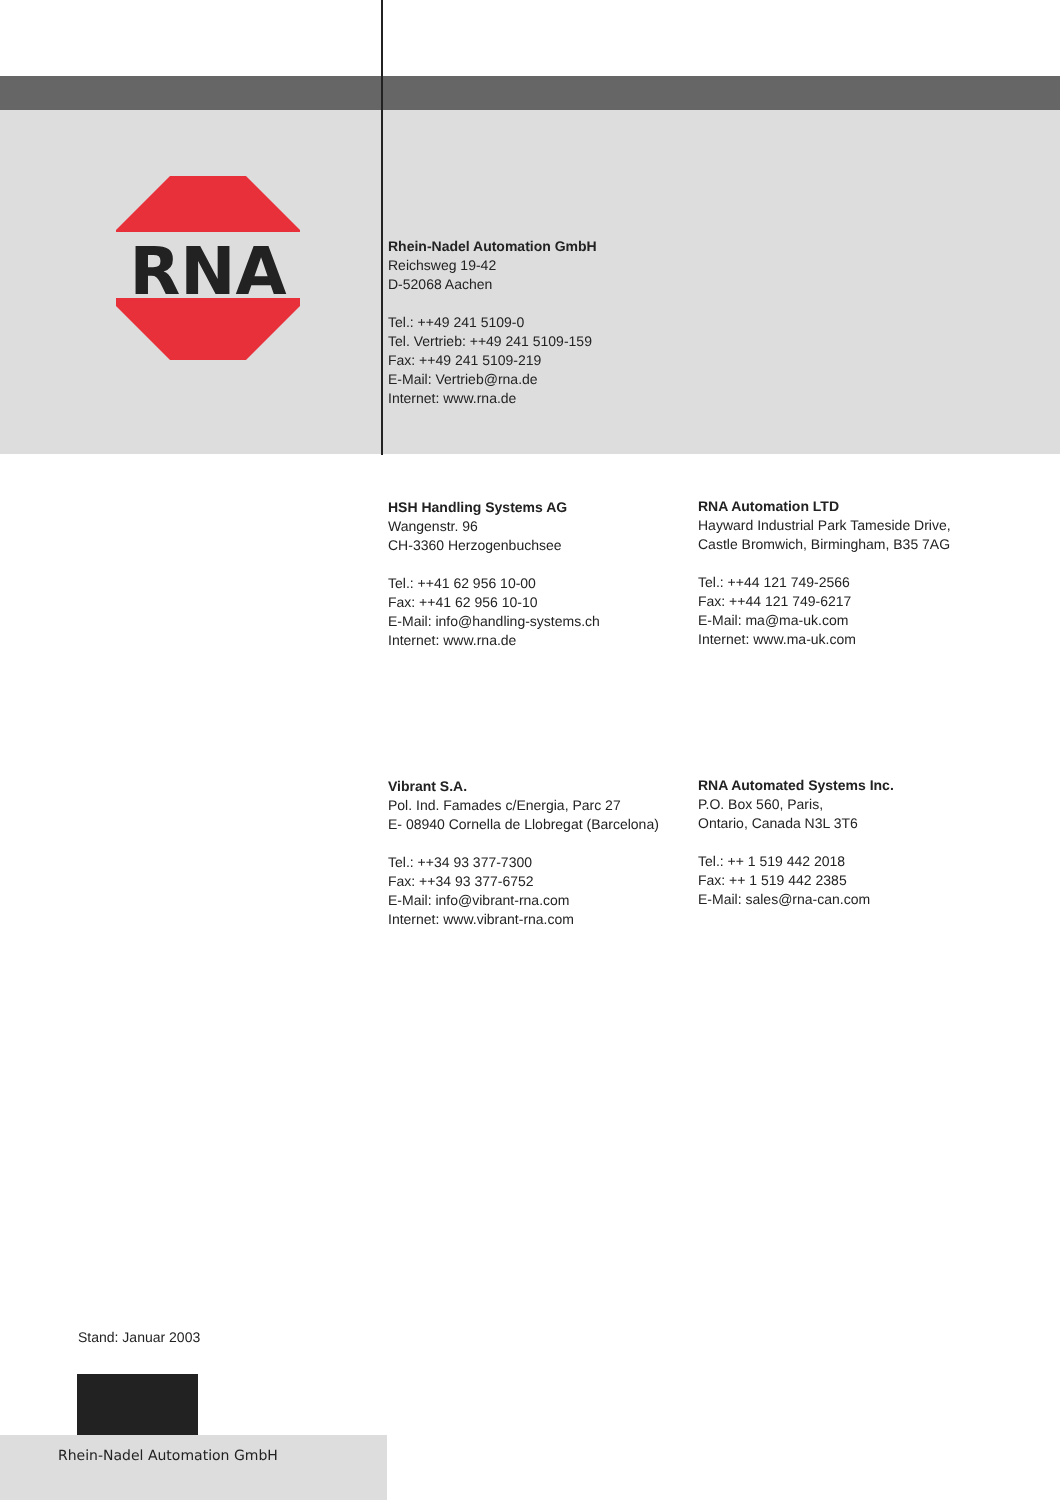RNA
Rhein-Nadel Automation GmbH
Reichsweg 19-42
D-52068 Aachen
Tel.: ++49 241 5109-0
Tel. Vertrieb: ++49 241 5109-159
Fax: ++49 241 5109-219
E-Mail: Vertrieb@rna.de
Internet: www.rna.de
HSH Handling Systems AG
Wangenstr. 96
CH-3360 Herzogenbuchsee
Tel.: ++41 62 956 10-00
Fax: ++41 62 956 10-10
E-Mail: info@handling-systems.ch
Internet: www.rna.de
RNA Automation LTD
Hayward Industrial Park Tameside Drive,
Castle Bromwich, Birmingham, B35 7AG
Tel.: ++44 121 749-2566
Fax: ++44 121 749-6217
E-Mail: ma@ma-uk.com
Internet: www.ma-uk.com
Vibrant S.A.
Pol. Ind. Famades c/Energia, Parc 27
E- 08940 Cornella de Llobregat (Barcelona)
Tel.: ++34 93 377-7300
Fax: ++34 93 377-6752
E-Mail: info@vibrant-rna.com
Internet: www.vibrant-rna.com
RNA Automated Systems Inc.
P.O. Box 560, Paris,
Ontario, Canada N3L 3T6
Tel.: ++ 1 519 442 2018
Fax: ++ 1 519 442 2385
E-Mail: sales@rna-can.com
Stand: Januar 2003
Rhein-Nadel Automation GmbH